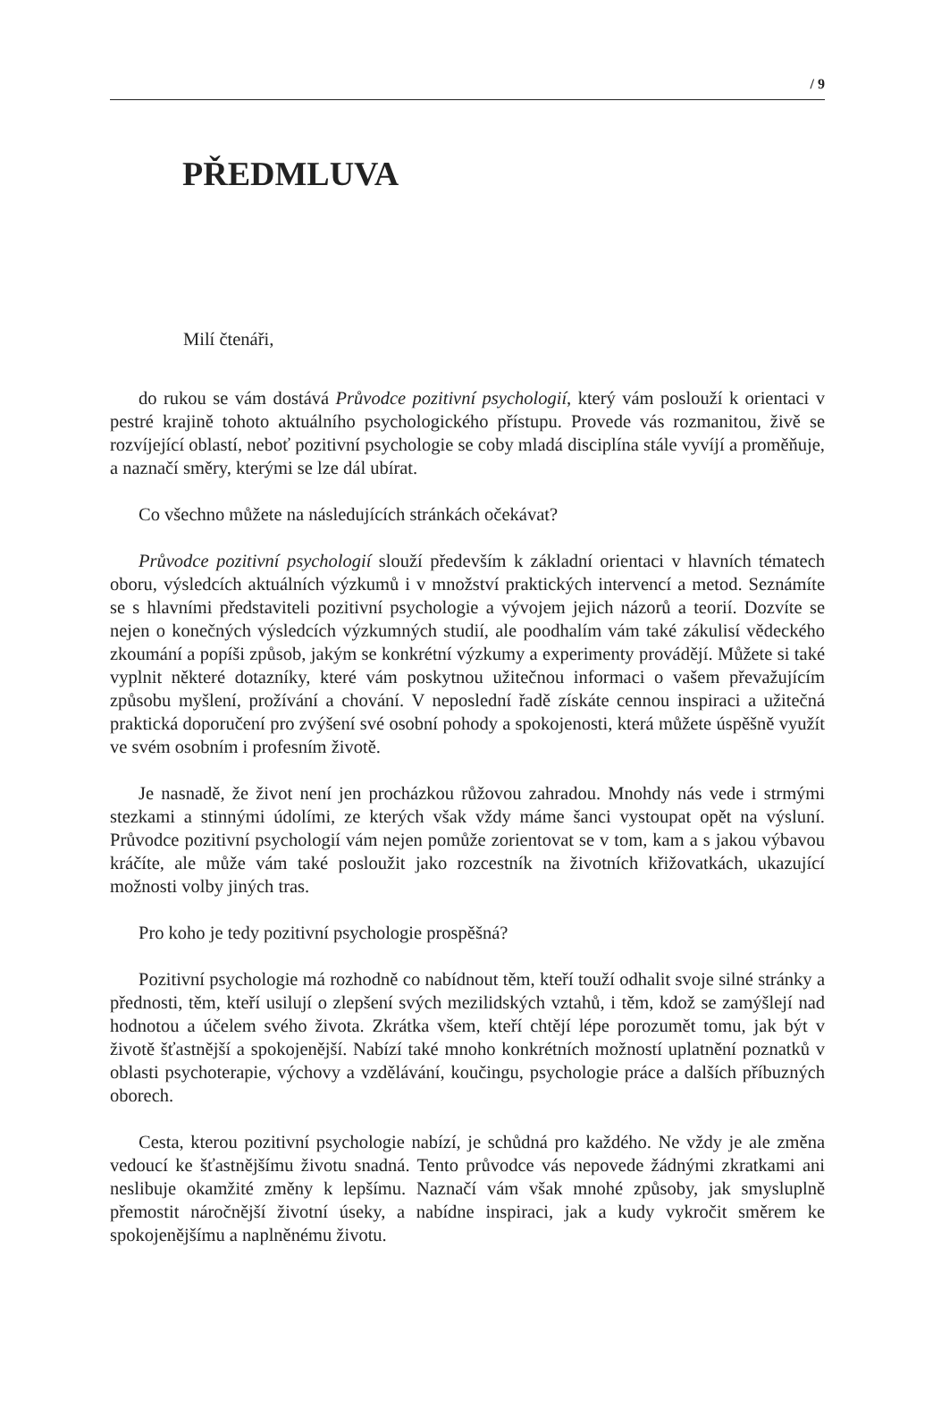/ 9
PŘEDMLUVA
Milí čtenáři,
do rukou se vám dostává Průvodce pozitivní psychologií, který vám poslouží k orientaci v pestré krajině tohoto aktuálního psychologického přístupu. Provede vás rozmanitou, živě se rozvíjející oblastí, neboť pozitivní psychologie se coby mladá disciplína stále vyvíjí a proměňuje, a naznačí směry, kterými se lze dál ubírat.
Co všechno můžete na následujících stránkách očekávat?
Průvodce pozitivní psychologií slouží především k základní orientaci v hlavních tématech oboru, výsledcích aktuálních výzkumů i v množství praktických intervencí a metod. Seznámíte se s hlavními představiteli pozitivní psychologie a vývojem jejich názorů a teorií. Dozvíte se nejen o konečných výsledcích výzkumných studií, ale poodhalím vám také zákulisí vědeckého zkoumání a popíši způsob, jakým se konkrétní výzkumy a experimenty provádějí. Můžete si také vyplnit některé dotazníky, které vám poskytnou užitečnou informaci o vašem převažujícím způsobu myšlení, prožívání a chování. V neposlední řadě získáte cennou inspiraci a užitečná praktická doporučení pro zvýšení své osobní pohody a spokojenosti, která můžete úspěšně využít ve svém osobním i profesním životě.
Je nasnadě, že život není jen procházkou růžovou zahradou. Mnohdy nás vede i strmými stezkami a stinnými údolími, ze kterých však vždy máme šanci vystoupat opět na výsluní. Průvodce pozitivní psychologií vám nejen pomůže zorientovat se v tom, kam a s jakou výbavou kráčíte, ale může vám také posloužit jako rozcestník na životních křižovatkách, ukazující možnosti volby jiných tras.
Pro koho je tedy pozitivní psychologie prospěšná?
Pozitivní psychologie má rozhodně co nabídnout těm, kteří touží odhalit svoje silné stránky a přednosti, těm, kteří usilují o zlepšení svých mezilidských vztahů, i těm, kdož se zamýšlejí nad hodnotou a účelem svého života. Zkrátka všem, kteří chtějí lépe porozumět tomu, jak být v životě šťastnější a spokojenější. Nabízí také mnoho konkrétních možností uplatnění poznatků v oblasti psychoterapie, výchovy a vzdělávání, koučingu, psychologie práce a dalších příbuzných oborech.
Cesta, kterou pozitivní psychologie nabízí, je schůdná pro každého. Ne vždy je ale změna vedoucí ke šťastnějšímu životu snadná. Tento průvodce vás nepovede žádnými zkratkami ani neslibuje okamžité změny k lepšímu. Naznačí vám však mnohé způsoby, jak smysluplně přemostit náročnější životní úseky, a nabídne inspiraci, jak a kudy vykročit směrem ke spokojenějšímu a naplněnému životu.